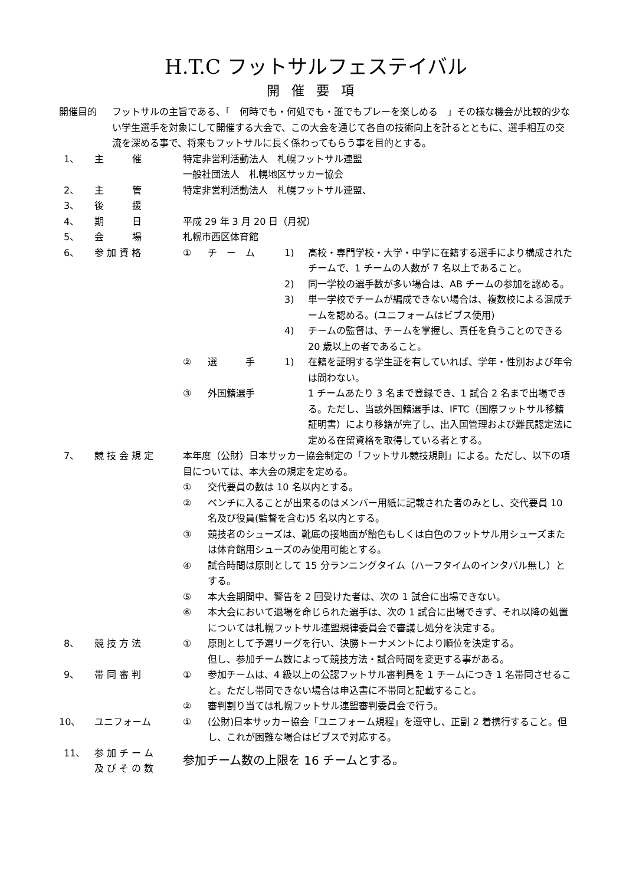H.T.C フットサルフェステイバル
開催要項
開催目的 フットサルの主旨である、「　何時でも・何処でも・誰でもプレーを楽しめる　」その様な機会が比較的少ない学生選手を対象にして開催する大会で、この大会を通じて各自の技術向上を計るとともに、選手相互の交流を深める事で、将来もフットサルに長く係わってもらう事を目的とする。
1、 主　　　催 特定非営利活動法人　札幌フットサル連盟
一般社団法人　札幌地区サッカー協会
2、 主　　　管 特定非営利活動法人　札幌フットサル連盟、
3、 後　　　援
4、 期　　　日 平成 29 年 3 月 20 日（月祝）
5、 会　　　場 札幌市西区体育館
6、 参 加 資 格 ① チ　ー　ム 1) 高校・専門学校・大学・中学に在籍する選手により構成されたチームで、1 チームの人数が 7 名以上であること。
2) 同一学校の選手数が多い場合は、AB チームの参加を認める。
3) 単一学校でチームが編成できない場合は、複数校による混成チームを認める。(ユニフォームはビブス使用)
4) チームの監督は、チームを掌握し、責任を負うことのできる 20 歳以上の者であること。
② 選　　　手 1) 在籍を証明する学生証を有していれば、学年・性別および年令は問わない。
③ 外国籍選手 1 チームあたり 3 名まで登録でき、1 試合 2 名まで出場できる。ただし、当該外国籍選手は、IFTC（国際フットサル移籍証明書）により移籍が完了し、出入国管理および難民認定法に定める在留資格を取得している者とする。
7、 競 技 会 規 定 本年度（公財）日本サッカー協会制定の「フットサル競技規則」による。ただし、以下の項目については、本大会の規定を定める。
① 交代要員の数は 10 名以内とする。
② ベンチに入ることが出来るのはメンバー用紙に記載された者のみとし、交代要員 10 名及び役員(監督を含む)5 名以内とする。
③ 競技者のシューズは、靴底の接地面が飴色もしくは白色のフットサル用シューズまたは体育館用シューズのみ使用可能とする。
④ 試合時間は原則として 15 分ランニングタイム（ハーフタイムのインタバル無し）とする。
⑤ 本大会期間中、警告を 2 回受けた者は、次の 1 試合に出場できない。
⑥ 本大会において退場を命じられた選手は、次の 1 試合に出場できず、それ以降の処置については札幌フットサル連盟規律委員会で審議し処分を決定する。
8、 競 技 方 法 ① 原則として予選リーグを行い、決勝トーナメントにより順位を決定する。
但し、参加チーム数によって競技方法・試合時間を変更する事がある。
9、 帯 同 審 判 ① 参加チームは、4 級以上の公認フットサル審判員を 1 チームにつき 1 名帯同させること。ただし帯同できない場合は申込書に不帯同と記載すること。
② 審判割り当ては札幌フットサル連盟審判委員会で行う。
10、 ユニフォーム ① (公財)日本サッカー協会「ユニフォーム規程」を遵守し、正副 2 着携行すること。但し、これが困難な場合はビブスで対応する。
11、 参 加 チ ー ム
及 び そ の 数
参加チーム数の上限を 16 チームとする。